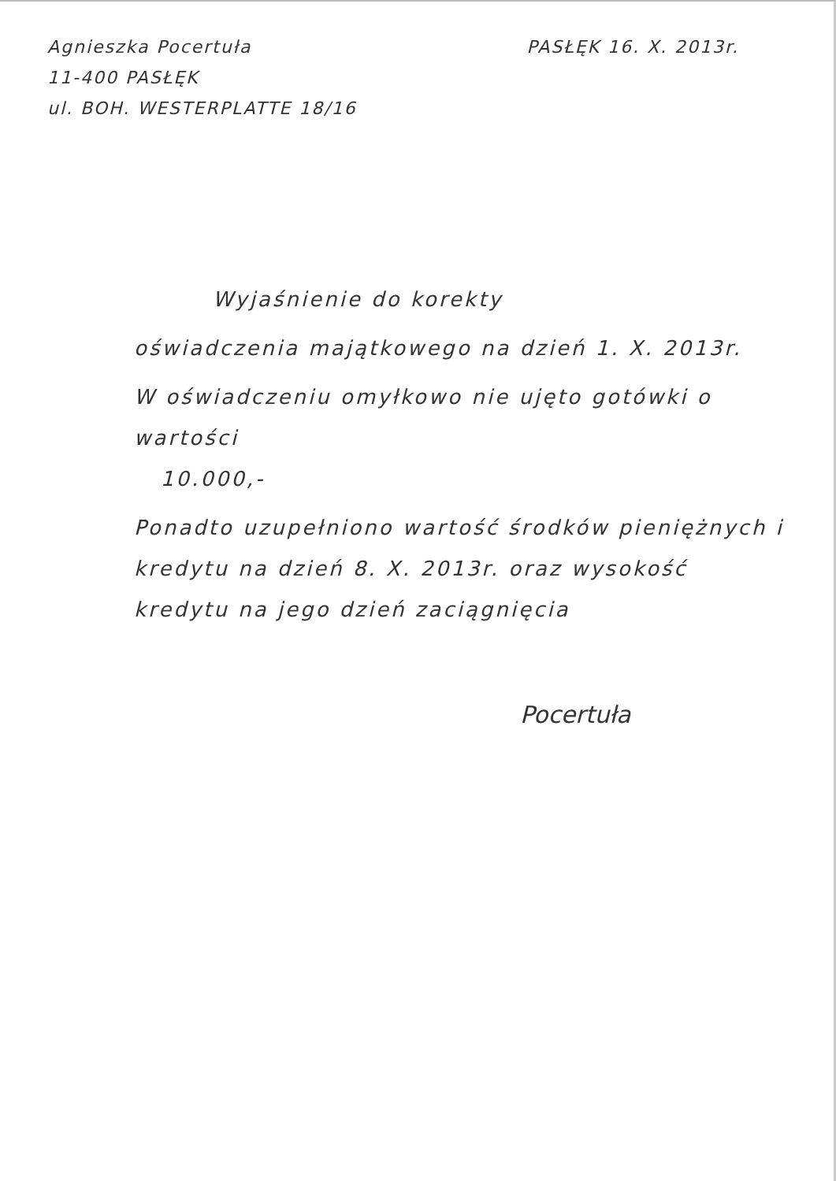Agnieszka Pocertuła
11-400 PASŁĘK
ul. BOH. WESTERPLATTE 18/16
PASŁĘK 16. X. 2013r.
Wyjaśnienie do korekty
oświadczenia majątkowego na dzień 1. X. 2013r.
W oświadczeniu omyłkowo nie ujęto gotówki o wartości
10.000,-
Ponadto uzupełniono wartość środków pieniężnych i kredytu na dzień 8. X. 2013r. oraz wysokość kredytu na jego dzień zaciągnięcia
Pocertuła